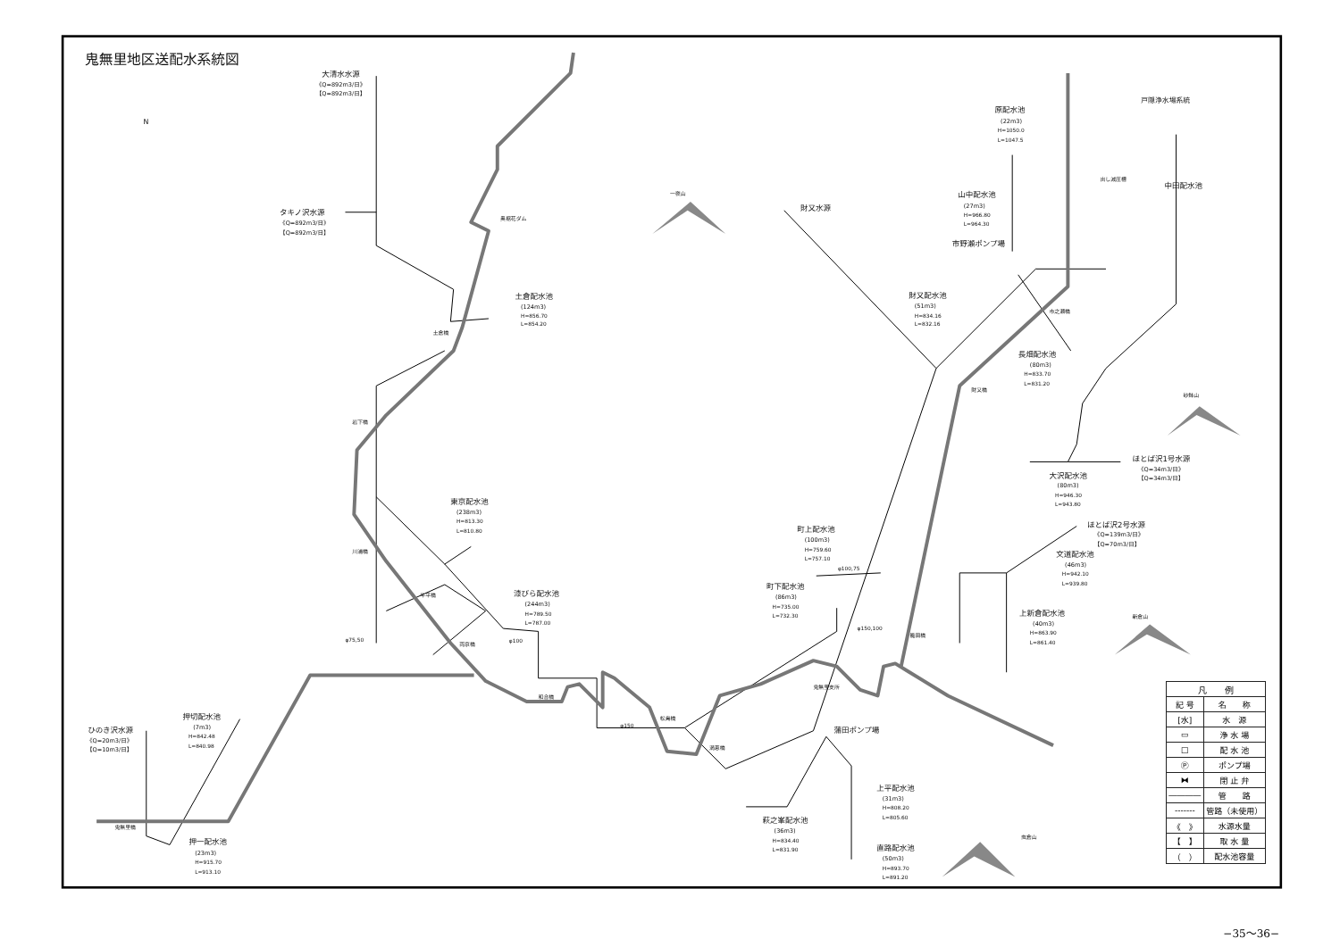鬼無里地区送配水系統図
N
大清水水源
《Q=892m3/日》
【Q=892m3/日】
タキノ沢水源
《Q=892m3/日》
【Q=892m3/日】
土倉配水池
(124m3)
H=856.70
L=854.20
東京配水池
(238m3)
H=813.30
L=810.80
漆びら配水池
(244m3)
H=789.50
L=787.00
財又水源
財又配水池
(51m3)
H=834.16
L=832.16
原配水池
(22m3)
H=1050.0
L=1047.5
山中配水池
(27m3)
H=966.80
L=964.30
市野瀬ポンプ場
戸隠浄水場系統
中田配水池
長畑配水池
(80m3)
H=833.70
L=831.20
大沢配水池
(80m3)
H=946.30
L=943.80
ほとば沢1号水源
《Q=34m3/日》
【Q=34m3/日】
ほとば沢2号水源
《Q=139m3/日》
【Q=70m3/日】
文道配水池
(46m3)
H=942.10
L=939.80
上新倉配水池
(40m3)
H=863.90
L=861.40
町上配水池
(100m3)
H=759.60
L=757.10
町下配水池
(86m3)
H=735.00
L=732.30
蒲田ポンプ場
上平配水池
(31m3)
H=808.20
L=805.60
萩之峯配水池
(36m3)
H=834.40
L=831.90
直路配水池
(50m3)
H=893.70
L=891.20
押切配水池
(7m3)
H=842.48
L=840.98
ひのき沢水源
《Q=20m3/日》
【Q=10m3/日】
押一配水池
(23m3)
H=915.70
L=913.10
奥裾花ダム
一夜山
砂鉢山
新倉山
虫倉山
土倉橋
岩下橋
川浦橋
牛平橋
両京橋
和合橋
松島橋
満恵橋
籠田橋
財又橋
市之瀬橋
出し減圧槽
鬼無里橋
鬼無里支所
φ100
φ100,75
φ150,100
φ150
φ75,50
| 凡 例 | |
| --- | --- |
| 記 号 | 名 称 |
| [水] | 水 源 |
| ▭ | 浄 水 場 |
| □ | 配 水 池 |
| Ⓟ | ポンプ場 |
| ⧓ | 閉 止 弁 |
| ―――― | 管 路 |
| ------- | 管路（未使用） |
| 《 》 | 水源水量 |
| 【 】 | 取 水 量 |
| （ ） | 配水池容量 |
−35〜36−